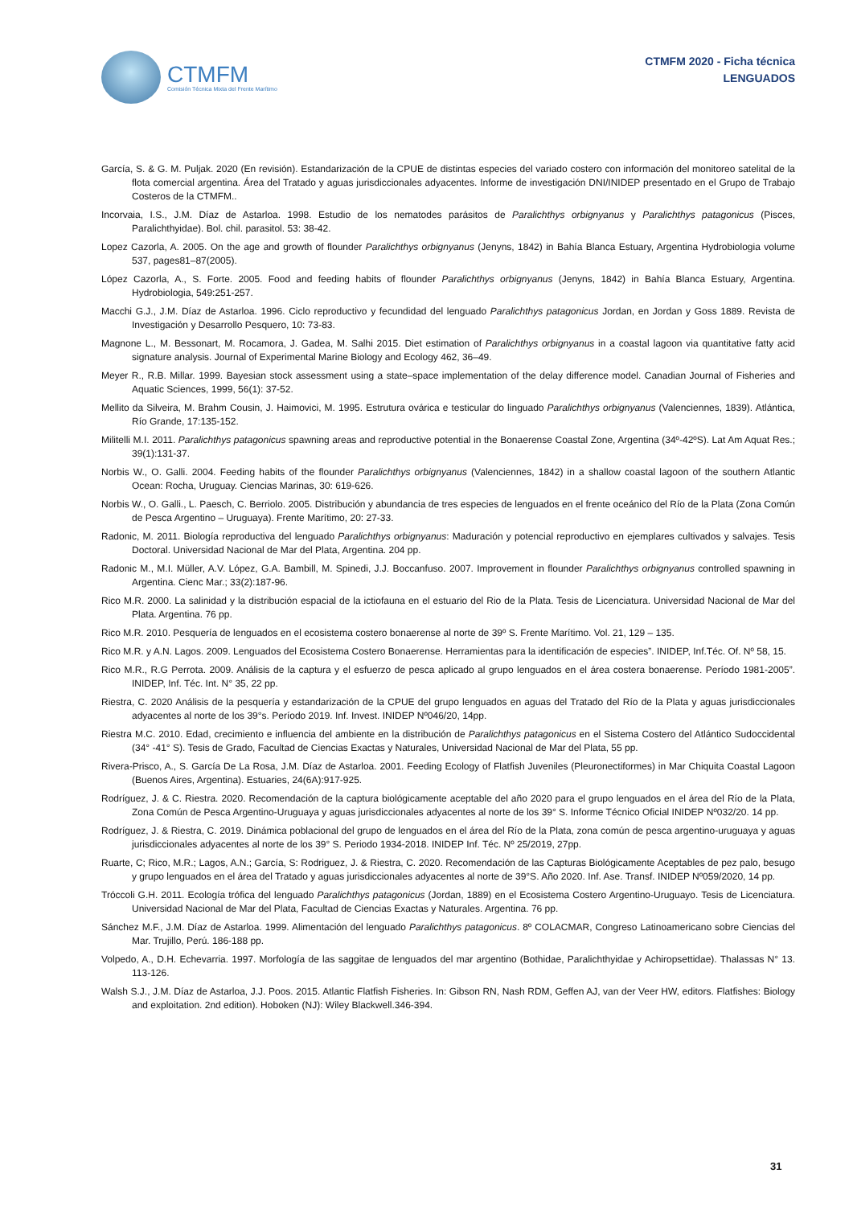CTMFM
Comisión Técnica Mixta del Frente Marítimo
CTMFM 2020 - Ficha técnica
LENGUADOS
García, S. & G. M. Puljak. 2020 (En revisión). Estandarización de la CPUE de distintas especies del variado costero con información del monitoreo satelital de la flota comercial argentina. Área del Tratado y aguas jurisdiccionales adyacentes. Informe de investigación DNI/INIDEP presentado en el Grupo de Trabajo Costeros de la CTMFM..
Incorvaia, I.S., J.M. Díaz de Astarloa. 1998. Estudio de los nematodes parásitos de Paralichthys orbignyanus y Paralichthys patagonicus (Pisces, Paralichthyidae). Bol. chil. parasitol. 53: 38-42.
Lopez Cazorla, A. 2005. On the age and growth of flounder Paralichthys orbignyanus (Jenyns, 1842) in Bahía Blanca Estuary, Argentina Hydrobiologia volume 537, pages81–87(2005).
López Cazorla, A., S. Forte. 2005. Food and feeding habits of flounder Paralichthys orbignyanus (Jenyns, 1842) in Bahía Blanca Estuary, Argentina. Hydrobiologia, 549:251-257.
Macchi G.J., J.M. Díaz de Astarloa. 1996. Ciclo reproductivo y fecundidad del lenguado Paralichthys patagonicus Jordan, en Jordan y Goss 1889. Revista de Investigación y Desarrollo Pesquero, 10: 73-83.
Magnone L., M. Bessonart, M. Rocamora, J. Gadea, M. Salhi 2015. Diet estimation of Paralichthys orbignyanus in a coastal lagoon via quantitative fatty acid signature analysis. Journal of Experimental Marine Biology and Ecology 462, 36–49.
Meyer R., R.B. Millar. 1999. Bayesian stock assessment using a state–space implementation of the delay difference model. Canadian Journal of Fisheries and Aquatic Sciences, 1999, 56(1): 37-52.
Mellito da Silveira, M. Brahm Cousin, J. Haimovici, M. 1995. Estrutura ovárica e testicular do linguado Paralichthys orbignyanus (Valenciennes, 1839). Atlántica, Río Grande, 17:135-152.
Militelli M.I. 2011. Paralichthys patagonicus spawning areas and reproductive potential in the Bonaerense Coastal Zone, Argentina (34º-42ºS). Lat Am Aquat Res.; 39(1):131-37.
Norbis W., O. Galli. 2004. Feeding habits of the flounder Paralichthys orbignyanus (Valenciennes, 1842) in a shallow coastal lagoon of the southern Atlantic Ocean: Rocha, Uruguay. Ciencias Marinas, 30: 619-626.
Norbis W., O. Galli., L. Paesch, C. Berriolo. 2005. Distribución y abundancia de tres especies de lenguados en el frente oceánico del Río de la Plata (Zona Común de Pesca Argentino – Uruguaya). Frente Marítimo, 20: 27-33.
Radonic, M. 2011. Biología reproductiva del lenguado Paralichthys orbignyanus: Maduración y potencial reproductivo en ejemplares cultivados y salvajes. Tesis Doctoral. Universidad Nacional de Mar del Plata, Argentina. 204 pp.
Radonic M., M.I. Müller, A.V. López, G.A. Bambill, M. Spinedi, J.J. Boccanfuso. 2007. Improvement in flounder Paralichthys orbignyanus controlled spawning in Argentina. Cienc Mar.; 33(2):187-96.
Rico M.R. 2000. La salinidad y la distribución espacial de la ictiofauna en el estuario del Rio de la Plata. Tesis de Licenciatura. Universidad Nacional de Mar del Plata. Argentina. 76 pp.
Rico M.R. 2010. Pesquería de lenguados en el ecosistema costero bonaerense al norte de 39º S. Frente Marítimo. Vol. 21, 129 – 135.
Rico M.R. y A.N. Lagos. 2009. Lenguados del Ecosistema Costero Bonaerense. Herramientas para la identificación de especies”. INIDEP, Inf.Téc. Of. Nº 58, 15.
Rico M.R., R.G Perrota. 2009. Análisis de la captura y el esfuerzo de pesca aplicado al grupo lenguados en el área costera bonaerense. Período 1981-2005”. INIDEP, Inf. Téc. Int. N° 35, 22 pp.
Riestra, C. 2020 Análisis de la pesquería y estandarización de la CPUE del grupo lenguados en aguas del Tratado del Río de la Plata y aguas jurisdiccionales adyacentes al norte de los 39°s. Período 2019. Inf. Invest. INIDEP Nº046/20, 14pp.
Riestra M.C. 2010. Edad, crecimiento e influencia del ambiente en la distribución de Paralichthys patagonicus en el Sistema Costero del Atlántico Sudoccidental (34° -41° S). Tesis de Grado, Facultad de Ciencias Exactas y Naturales, Universidad Nacional de Mar del Plata, 55 pp.
Rivera-Prisco, A., S. García De La Rosa, J.M. Díaz de Astarloa. 2001. Feeding Ecology of Flatfish Juveniles (Pleuronectiformes) in Mar Chiquita Coastal Lagoon (Buenos Aires, Argentina). Estuaries, 24(6A):917-925.
Rodríguez, J. & C. Riestra. 2020. Recomendación de la captura biológicamente aceptable del año 2020 para el grupo lenguados en el área del Río de la Plata, Zona Común de Pesca Argentino-Uruguaya y aguas jurisdiccionales adyacentes al norte de los 39° S. Informe Técnico Oficial INIDEP Nº032/20. 14 pp.
Rodríguez, J. & Riestra, C. 2019. Dinámica poblacional del grupo de lenguados en el área del Río de la Plata, zona común de pesca argentino-uruguaya y aguas jurisdiccionales adyacentes al norte de los 39° S. Periodo 1934-2018. INIDEP Inf. Téc. Nº 25/2019, 27pp.
Ruarte, C; Rico, M.R.; Lagos, A.N.; García, S: Rodriguez, J. & Riestra, C. 2020. Recomendación de las Capturas Biológicamente Aceptables de pez palo, besugo y grupo lenguados en el área del Tratado y aguas jurisdiccionales adyacentes al norte de 39°S. Año 2020. Inf. Ase. Transf. INIDEP Nº059/2020, 14 pp.
Tróccoli G.H. 2011. Ecología trófica del lenguado Paralichthys patagonicus (Jordan, 1889) en el Ecosistema Costero Argentino-Uruguayo. Tesis de Licenciatura. Universidad Nacional de Mar del Plata, Facultad de Ciencias Exactas y Naturales. Argentina. 76 pp.
Sánchez M.F., J.M. Díaz de Astarloa. 1999. Alimentación del lenguado Paralichthys patagonicus. 8º COLACMAR, Congreso Latinoamericano sobre Ciencias del Mar. Trujillo, Perú. 186-188 pp.
Volpedo, A., D.H. Echevarria. 1997. Morfología de las saggitae de lenguados del mar argentino (Bothidae, Paralichthyidae y Achiropsettidae). Thalassas N° 13. 113-126.
Walsh S.J., J.M. Díaz de Astarloa, J.J. Poos. 2015. Atlantic Flatfish Fisheries. In: Gibson RN, Nash RDM, Geffen AJ, van der Veer HW, editors. Flatfishes: Biology and exploitation. 2nd edition). Hoboken (NJ): Wiley Blackwell.346-394.
31